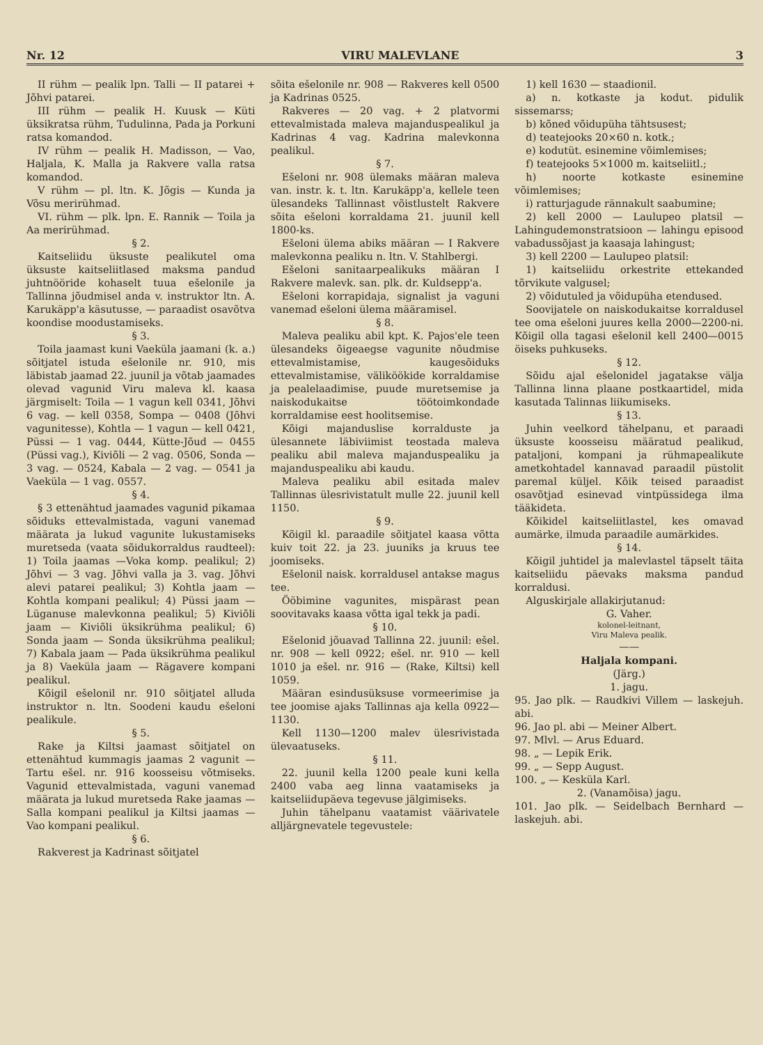Nr. 12 VIRU MALEVLANE 3
II rühm — pealik lpn. Talli — II patarei + Jõhvi patarei.
III rühm — pealik H. Kuusk — Küti üksikratsa rühm, Tudulinna, Pada ja Porkuni ratsa komandod.
IV rühm — pealik H. Madisson, — Vao, Haljala, K. Malla ja Rakvere valla ratsa komandod.
V rühm — pl. ltn. K. Jõgis — Kunda ja Võsu merirühmad.
VI. rühm — plk. lpn. E. Rannik — Toila ja Aa merirühmad.
§ 2.
Kaitseliidu üksuste pealikutel oma üksuste kaitseliitlased maksma pandud juhtnööride kohaselt tuua ešelonile ja Tallinna jõudmisel anda v. instruktor ltn. A. Karukäpp'a käsutusse, — paraadist osavõtva koondise moodustamiseks.
§ 3.
Toila jaamast kuni Vaeküla jaamani (k. a.) sõitjatel istuda ešelonile nr. 910, mis läbistab jaamad 22. juunil ja võtab jaamades olevad vagunid Viru maleva kl. kaasa järgmiselt: Toila — 1 vagun kell 0341, Jõhvi 6 vag. — kell 0358, Sompa — 0408 (Jõhvi vagunitesse), Kohtla — 1 vagun — kell 0421, Püssi — 1 vag. 0444, Kütte-Jõud — 0455 (Püssi vag.), Kiviõli — 2 vag. 0506, Sonda — 3 vag. — 0524, Kabala — 2 vag. — 0541 ja Vaeküla — 1 vag. 0557.
§ 4.
§ 3 ettenähtud jaamades vagunid pikamaa sõiduks ettevalmistada, vaguni vanemad määrata ja lukud vagunite lukustamiseks muretseda (vaata sõidukorraldus raudteel): 1) Toila jaamas —Voka komp. pealikul; 2) Jõhvi — 3 vag. Jõhvi valla ja 3. vag. Jõhvi alevi patarei pealikul; 3) Kohtla jaam — Kohtla kompani pealikul; 4) Püssi jaam — Lüganuse malevkonna pealikul; 5) Kiviõli jaam — Kiviõli üksikrühma pealikul; 6) Sonda jaam — Sonda üksikrühma pealikul; 7) Kabala jaam — Pada üksikrühma pealikul ja 8) Vaeküla jaam — Rägavere kompani pealikul.
Kõigil ešelonil nr. 910 sõitjatel alluda instruktor n. ltn. Soodeni kaudu ešeloni pealikule.
§ 5.
Rake ja Kiltsi jaamast sõitjatel on ettenähtud kummagis jaamas 2 vagunit — Tartu ešel. nr. 916 koosseisu võtmiseks. Vagunid ettevalmistada, vaguni vanemad määrata ja lukud muretseda Rake jaamas — Salla kompani pealikul ja Kiltsi jaamas — Vao kompani pealikul.
§ 6.
Rakverest ja Kadrinast sõitjatel
sõita ešelonile nr. 908 — Rakveres kell 0500 ja Kadrinas 0525.
Rakveres — 20 vag. + 2 platvormi ettevalmistada maleva majanduspealikul ja Kadrinas 4 vag. Kadrina malevkonna pealikul.
§ 7.
Ešeloni nr. 908 ülemaks määran maleva van. instr. k. t. ltn. Karukäpp'a, kellele teen ülesandeks Tallinnast võistlustelt Rakvere sõita ešeloni korraldama 21. juunil kell 1800-ks.
Ešeloni ülema abiks määran — I Rakvere malevkonna pealiku n. ltn. V. Stahlbergi.
Ešeloni sanitaarpealikuks määran I Rakvere malevk. san. plk. dr. Kuldsepp'a.
Ešeloni korrapidaja, signalist ja vaguni vanemad ešeloni ülema määramisel.
§ 8.
Maleva pealiku abil kpt. K. Pajos'ele teen ülesandeks õigeaegse vagunite nõudmise ettevalmistamise, kaugesõiduks ettevalmistamise, välikööki­de korraldamise ja pealelaadimise, puude muretsemise ja naiskodukaitse töötoimkondade korraldamise eest hoolitsemise.
Kõigi majanduslise korralduste ja ülesannete läbiviimist teostada maleva pealiku abil maleva majanduspealiku ja majanduspealiku abi kaudu.
Maleva pealiku abil esitada malev Tallinnas ülesrivistatult mulle 22. juunil kell 1150.
§ 9.
Kõigil kl. paraadile sõitjatel kaasa võtta kuiv toit 22. ja 23. juuniks ja kruus tee joomiseks.
Ešelonil naisk. korraldusel antakse magus tee.
Ööbimine vagunites, mispärast pean soovitavaks kaasa võtta igal tekk ja padi.
§ 10.
Ešelonid jõuavad Tallinna 22. juunil: ešel. nr. 908 — kell 0922; ešel. nr. 910 — kell 1010 ja ešel. nr. 916 — (Rake, Kiltsi) kell 1059.
Määran esindusüksuse vormeerimise ja tee joomise ajaks Tallinnas aja kella 0922—1130.
Kell 1130—1200 malev ülesrivistada ülevaatuseks.
§ 11.
22. juunil kella 1200 peale kuni kella 2400 vaba aeg linna vaatamiseks ja kaitseliidupäeva tegevuse jälgimiseks.
Juhin tähelpanu vaatamist väärivatele alljärgnevatele tegevustele:
1) kell 1630 — staadionil.
a) n. kotkaste ja kodut. pidulik sissemarss;
b) kõned võidupüha tähtsusest;
d) teatejooks 20×60 n. kotk.;
e) kodutüt. esinemine võimlemises;
f) teatejooks 5×1000 m. kaitseliitl.;
h) noorte kotkaste esinemine võimlemises;
i) ratturjagude rännakult saabumine;
2) kell 2000 — Laulupeo platsil — Lahingudemonstratsioon — lahingu episood vabadussõjast ja kaasaja lahingust;
3) kell 2200 — Laulupeo platsil:
1) kaitseliidu orkestrite ettekanded tõrvikute valgusel;
2) võidutuled ja võidupüha etendused.
Soovijatele on naiskodukaitse korraldusel tee oma ešeloni juures kella 2000—2200-ni. Kõigil olla tagasi ešelonil kell 2400—0015 öiseks puhkuseks.
§ 12.
Sõidu ajal ešelonidel jagatakse välja Tallinna linna plaane postkaartidel, mida kasutada Talinnas liikumiseks.
§ 13.
Juhin veelkord tähelpanu, et paraadi üksuste koosseisu määratud pealikud, pataljoni, kompani ja rühmapealikute ametkohtadel kannavad paraadil püstolit paremal küljel. Kõik teised paraadist osavõtjad esinevad vintpüssidega ilma tääkideta.
Kõikidel kaitseliitlastel, kes omavad aumärke, ilmuda paraadile aumärkides.
§ 14.
Kõigil juhtidel ja malevlastel täpselt täita kaitseliidu päevaks maksma pandud korraldusi.
Alguskirjale allakirjutanud:
G. Vaher.
kolonel-leitnant,
Viru Maleva pealik.
——
Haljala kompani.
(Järg.)
1. jagu.
95. Jao plk. — Raudkivi Villem — laskejuh. abi.
96. Jao pl. abi — Meiner Albert.
97. Mlvl. — Arus Eduard.
98. „ — Lepik Erik.
99. „ — Sepp August.
100. „ — Kesküla Karl.
2. (Vanamõisa) jagu.
101. Jao plk. — Seidelbach Bernhard — laskejuh. abi.